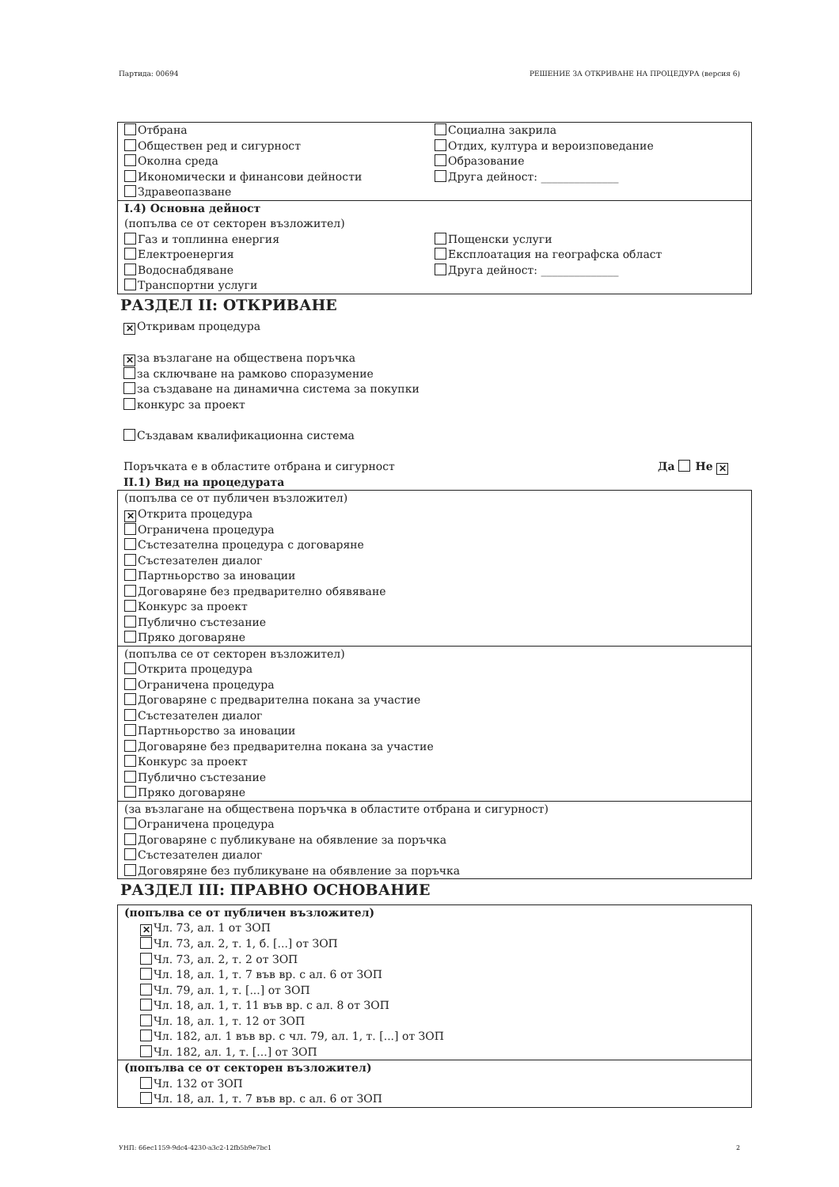Партида: 00694 РЕШЕНИЕ ЗА ОТКРИВАНЕ НА ПРОЦЕДУРА (версия 6)
Отбрана
Обществен ред и сигурност
Околна среда
Икономически и финансови дейности
Здравеопазване
Социална закрила
Отдих, култура и вероизповедание
Образование
Друга дейност: ______________
I.4) Основна дейност
(попълва се от секторен възложител)
Газ и топлинна енергия
Електроенергия
Водоснабдяване
Транспортни услуги
Пощенски услуги
Експлоатация на географска област
Друга дейност: ______________
РАЗДЕЛ II: ОТКРИВАНЕ
✕ Откривам процедура
✕ за възлагане на обществена поръчка
за сключване на рамково споразумение
за създаване на динамична система за покупки
конкурс за проект
Създавам квалификационна система
Поръчката е в областите отбрана и сигурност Да Не ✕
II.1) Вид на процедурата
(попълва се от публичен възложител)
✕ Открита процедура
Ограничена процедура
Състезателна процедура с договаряне
Състезателен диалог
Партньорство за иновации
Договаряне без предварително обявяване
Конкурс за проект
Публично състезание
Пряко договаряне
(попълва се от секторен възложител)
Открита процедура
Ограничена процедура
Договаряне с предварителна покана за участие
Състезателен диалог
Партньорство за иновации
Договаряне без предварителна покана за участие
Конкурс за проект
Публично състезание
Пряко договаряне
(за възлагане на обществена поръчка в областите отбрана и сигурност)
Ограничена процедура
Договаряне с публикуване на обявление за поръчка
Състезателен диалог
Договяряне без публикуване на обявление за поръчка
РАЗДЕЛ III: ПРАВНО ОСНОВАНИЕ
(попълва се от публичен възложител)
✕ Чл. 73, ал. 1 от ЗОП
Чл. 73, ал. 2, т. 1, б. [...] от ЗОП
Чл. 73, ал. 2, т. 2 от ЗОП
Чл. 18, ал. 1, т. 7 във вр. с ал. 6 от ЗОП
Чл. 79, ал. 1, т. [...] от ЗОП
Чл. 18, ал. 1, т. 11 във вр. с ал. 8 от ЗОП
Чл. 18, ал. 1, т. 12 от ЗОП
Чл. 182, ал. 1 във вр. с чл. 79, ал. 1, т. [...] от ЗОП
Чл. 182, ал. 1, т. [...] от ЗОП
(попълва се от секторен възложител)
Чл. 132 от ЗОП
Чл. 18, ал. 1, т. 7 във вр. с ал. 6 от ЗОП
УНП: 66ec1159-9dc4-4230-a3c2-12fb5b9e7bc1 2